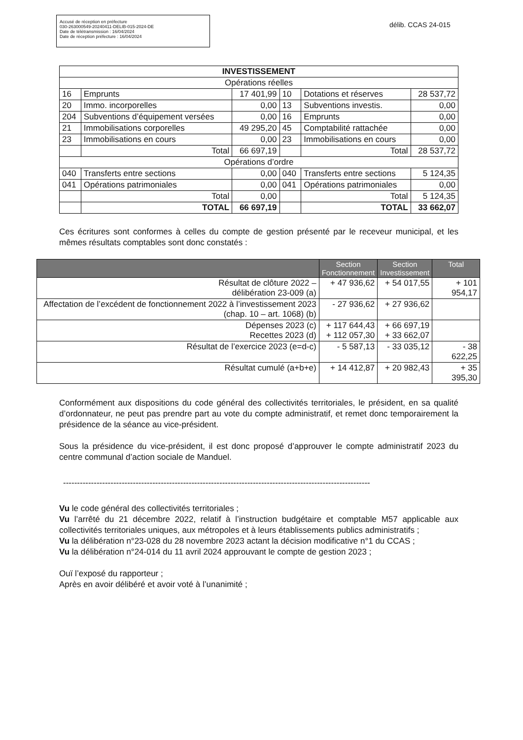Accusé de réception en préfecture
030-263000549-20240411-DELIB-015-2024-DE
Date de télétransmission : 16/04/2024
Date de réception préfecture : 16/04/2024
délib. CCAS 24-015
| INVESTISSEMENT | | | | | |
| --- | --- | --- | --- | --- | --- |
| Opérations réelles | | | | | |
| 16 | Emprunts | 17 401,99 | 10 | Dotations et réserves | 28 537,72 |
| 20 | Immo. incorporelles | 0,00 | 13 | Subventions investis. | 0,00 |
| 204 | Subventions d’équipement versées | 0,00 | 16 | Emprunts | 0,00 |
| 21 | Immobilisations corporelles | 49 295,20 | 45 | Comptabilité rattachée | 0,00 |
| 23 | Immobilisations en cours | 0,00 | 23 | Immobilisations en cours | 0,00 |
| | Total | 66 697,19 | | Total | 28 537,72 |
| Opérations d’ordre | | | | | |
| 040 | Transferts entre sections | 0,00 | 040 | Transferts entre sections | 5 124,35 |
| 041 | Opérations patrimoniales | 0,00 | 041 | Opérations patrimoniales | 0,00 |
| | Total | 0,00 | | Total | 5 124,35 |
| | TOTAL | 66 697,19 | | TOTAL | 33 662,07 |
Ces écritures sont conformes à celles du compte de gestion présenté par le receveur municipal, et les mêmes résultats comptables sont donc constatés :
| | Section Fonctionnement | Section Investissement | Total |
| --- | --- | --- | --- |
| Résultat de clôture 2022 – délibération 23-009 (a) | + 47 936,62 | + 54 017,55 | + 101 954,17 |
| Affectation de l’excédent de fonctionnement 2022 à l’investissement 2023 (chap. 10 – art. 1068) (b) | - 27 936,62 | + 27 936,62 | |
| Dépenses 2023 (c) Recettes 2023 (d) | + 117 644,43 + 112 057,30 | + 66 697,19 + 33 662,07 | |
| Résultat de l’exercice 2023 (e=d-c) | - 5 587,13 | - 33 035,12 | - 38 622,25 |
| Résultat cumulé (a+b+e) | + 14 412,87 | + 20 982,43 | + 35 395,30 |
Conformément aux dispositions du code général des collectivités territoriales, le président, en sa qualité d’ordonnateur, ne peut pas prendre part au vote du compte administratif, et remet donc temporairement la présidence de la séance au vice-président.
Sous la présidence du vice-président, il est donc proposé d’approuver le compte administratif 2023 du centre communal d’action sociale de Manduel.
--------------------------------------------------------------------------------------------------------------
Vu le code général des collectivités territoriales ;
Vu l’arrêté du 21 décembre 2022, relatif à l’instruction budgétaire et comptable M57 applicable aux collectivités territoriales uniques, aux métropoles et à leurs établissements publics administratifs ;
Vu la délibération n°23-028 du 28 novembre 2023 actant la décision modificative n°1 du CCAS ;
Vu la délibération n°24-014 du 11 avril 2024 approuvant le compte de gestion 2023 ;
Ouï l’exposé du rapporteur ;
Après en avoir délibéré et avoir voté à l’unanimité ;